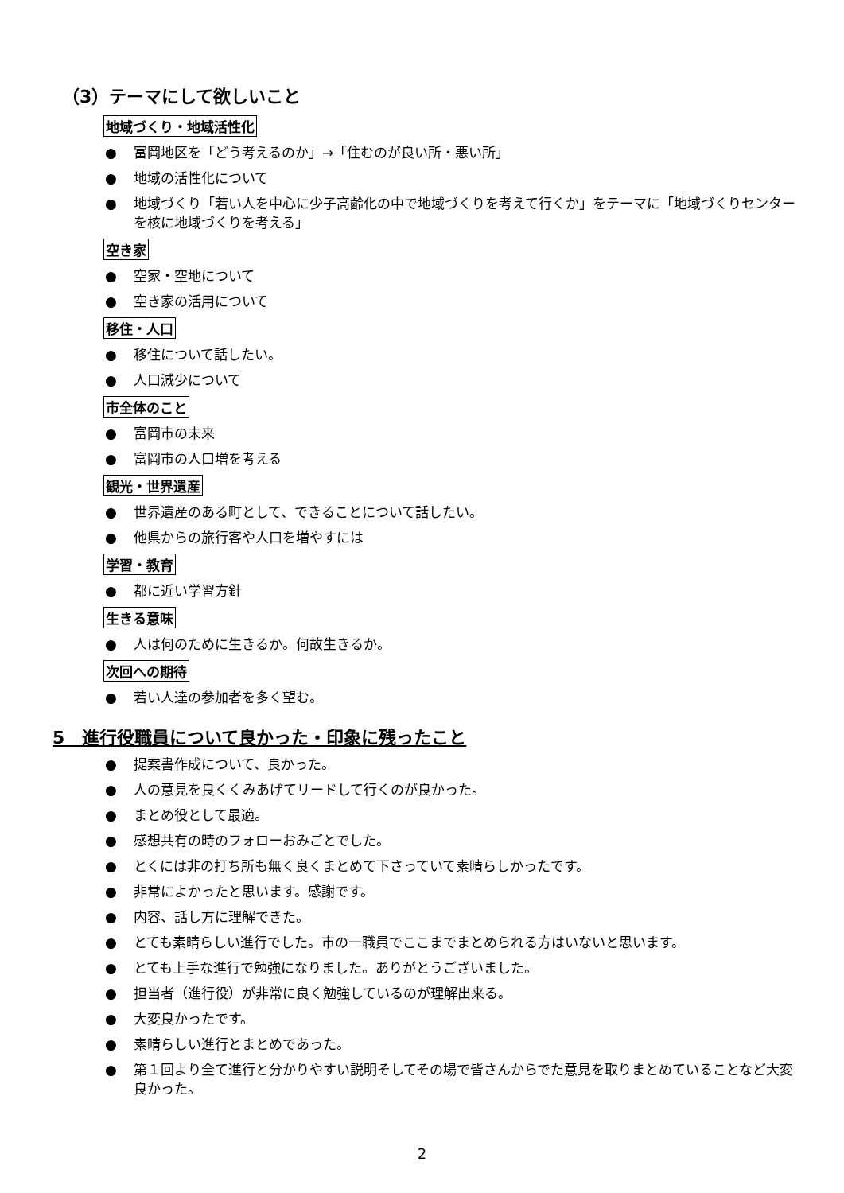（3）テーマにして欲しいこと
地域づくり・地域活性化
● 富岡地区を「どう考えるのか」→「住むのが良い所・悪い所」
● 地域の活性化について
● 地域づくり「若い人を中心に少子高齢化の中で地域づくりを考えて行くか」をテーマに「地域づくりセンターを核に地域づくりを考える」
空き家
● 空家・空地について
● 空き家の活用について
移住・人口
● 移住について話したい。
● 人口減少について
市全体のこと
● 富岡市の未来
● 富岡市の人口増を考える
観光・世界遺産
● 世界遺産のある町として、できることについて話したい。
● 他県からの旅行客や人口を増やすには
学習・教育
● 都に近い学習方針
生きる意味
● 人は何のために生きるか。何故生きるか。
次回への期待
● 若い人達の参加者を多く望む。
5　進行役職員について良かった・印象に残ったこと
● 提案書作成について、良かった。
● 人の意見を良くくみあげてリードして行くのが良かった。
● まとめ役として最適。
● 感想共有の時のフォローおみごとでした。
● とくには非の打ち所も無く良くまとめて下さっていて素晴らしかったです。
● 非常によかったと思います。感謝です。
● 内容、話し方に理解できた。
● とても素晴らしい進行でした。市の一職員でここまでまとめられる方はいないと思います。
● とても上手な進行で勉強になりました。ありがとうございました。
● 担当者（進行役）が非常に良く勉強しているのが理解出来る。
● 大変良かったです。
● 素晴らしい進行とまとめであった。
● 第１回より全て進行と分かりやすい説明そしてその場で皆さんからでた意見を取りまとめていることなど大変良かった。
2